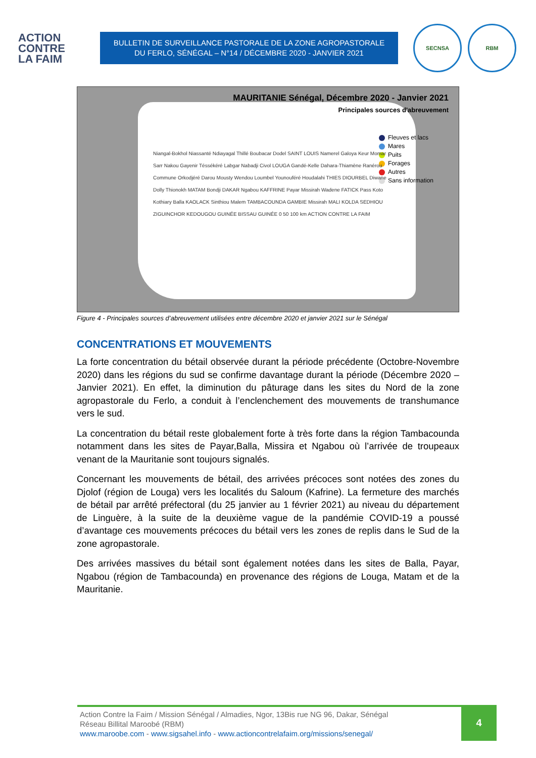ACTION
CONTRE
LA FAIM
BULLETIN DE SURVEILLANCE PASTORALE DE LA ZONE AGROPASTORALE
DU FERLO, SÉNÉGAL – N°14 / DÉCEMBRE 2020 - JANVIER 2021
SECNSA RBM
MAURITANIE Sénégal, Décembre 2020 - Janvier 2021
Principales sources d'abreuvement
Fleuves et lacs
Mares
Puits
Forages
Autres
Sans information
Niangal-Bokhol Niassanté Ndiayagal Thillé Boubacar Dodel SAINT LOUIS Namerel Galoya Keur Momar Sarr Nakou Gayenir Téssékéré Labgar Nabadji Civol LOUGA Gandé-Kelle Dahara-Thiamène Ranérou Commune Orkodjéré Darou Mousty Wendou Loumbel Younouféré Houdalahi THIES DIOURBEL Diwane Dolly Thionokh MATAM Bondji DAKAR Ngabou KAFFRINE Payar Missirah Wadene FATICK Pass Koto Kothiary Balla KAOLACK Sinthiou Malem TAMBACOUNDA GAMBIE Missirah MALI KOLDA SEDHIOU ZIGUINCHOR KEDOUGOU GUINÉE BISSAU GUINÉE 0 50 100 km ACTION CONTRE LA FAIM
Figure 4 - Principales sources d’abreuvement utilisées entre décembre 2020 et janvier 2021 sur le Sénégal
CONCENTRATIONS ET MOUVEMENTS
La forte concentration du bétail observée durant la période précédente (Octobre-Novembre 2020) dans les régions du sud se confirme davantage durant la période (Décembre 2020 – Janvier 2021). En effet, la diminution du pâturage dans les sites du Nord de la zone agropastorale du Ferlo, a conduit à l’enclenchement des mouvements de transhumance vers le sud.
La concentration du bétail reste globalement forte à très forte dans la région Tambacounda notamment dans les sites de Payar,Balla, Missira et Ngabou où l’arrivée de troupeaux venant de la Mauritanie sont toujours signalés.
Concernant les mouvements de bétail, des arrivées précoces sont notées des zones du Djolof (région de Louga) vers les localités du Saloum (Kafrine). La fermeture des marchés de bétail par arrêté préfectoral (du 25 janvier au 1 février 2021) au niveau du département de Linguère, à la suite de la deuxième vague de la pandémie COVID-19 a poussé d’avantage ces mouvements précoces du bétail vers les zones de replis dans le Sud de la zone agropastorale.
Des arrivées massives du bétail sont également notées dans les sites de Balla, Payar, Ngabou (région de Tambacounda) en provenance des régions de Louga, Matam et de la Mauritanie.
Action Contre la Faim / Mission Sénégal / Almadies, Ngor, 13Bis rue NG 96, Dakar, Sénégal
Réseau Billital Maroobé (RBM)
www.maroobe.com - www.sigsahel.info - www.actioncontrelafaim.org/missions/senegal/
4